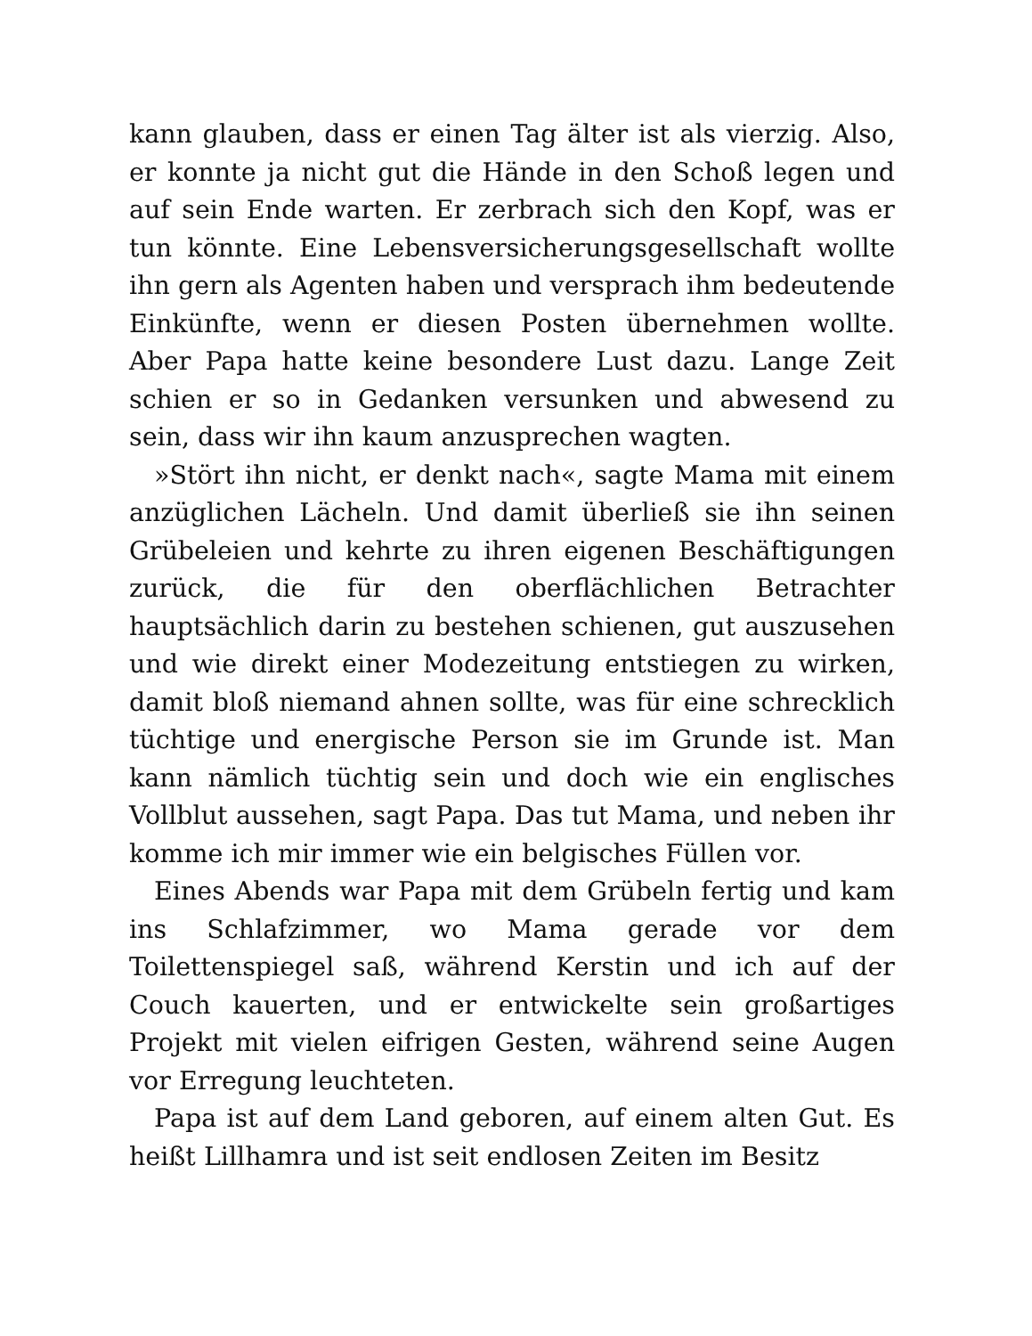kann glauben, dass er einen Tag älter ist als vierzig. Also, er konnte ja nicht gut die Hände in den Schoß legen und auf sein Ende warten. Er zerbrach sich den Kopf, was er tun könnte. Eine Lebensversicherungsgesellschaft wollte ihn gern als Agenten haben und versprach ihm bedeutende Einkünfte, wenn er diesen Posten übernehmen wollte. Aber Papa hatte keine besondere Lust dazu. Lange Zeit schien er so in Gedanken versunken und abwesend zu sein, dass wir ihn kaum anzusprechen wagten.
»Stört ihn nicht, er denkt nach«, sagte Mama mit einem anzüglichen Lächeln. Und damit überließ sie ihn seinen Grübeleien und kehrte zu ihren eigenen Beschäftigungen zurück, die für den oberflächlichen Betrachter hauptsächlich darin zu bestehen schienen, gut auszusehen und wie direkt einer Modezeitung entstiegen zu wirken, damit bloß niemand ahnen sollte, was für eine schrecklich tüchtige und energische Person sie im Grunde ist. Man kann nämlich tüchtig sein und doch wie ein englisches Vollblut aussehen, sagt Papa. Das tut Mama, und neben ihr komme ich mir immer wie ein belgisches Füllen vor.
Eines Abends war Papa mit dem Grübeln fertig und kam ins Schlafzimmer, wo Mama gerade vor dem Toilettenspiegel saß, während Kerstin und ich auf der Couch kauerten, und er entwickelte sein großartiges Projekt mit vielen eifrigen Gesten, während seine Augen vor Erregung leuchteten.
Papa ist auf dem Land geboren, auf einem alten Gut. Es heißt Lillhamra und ist seit endlosen Zeiten im Besitz